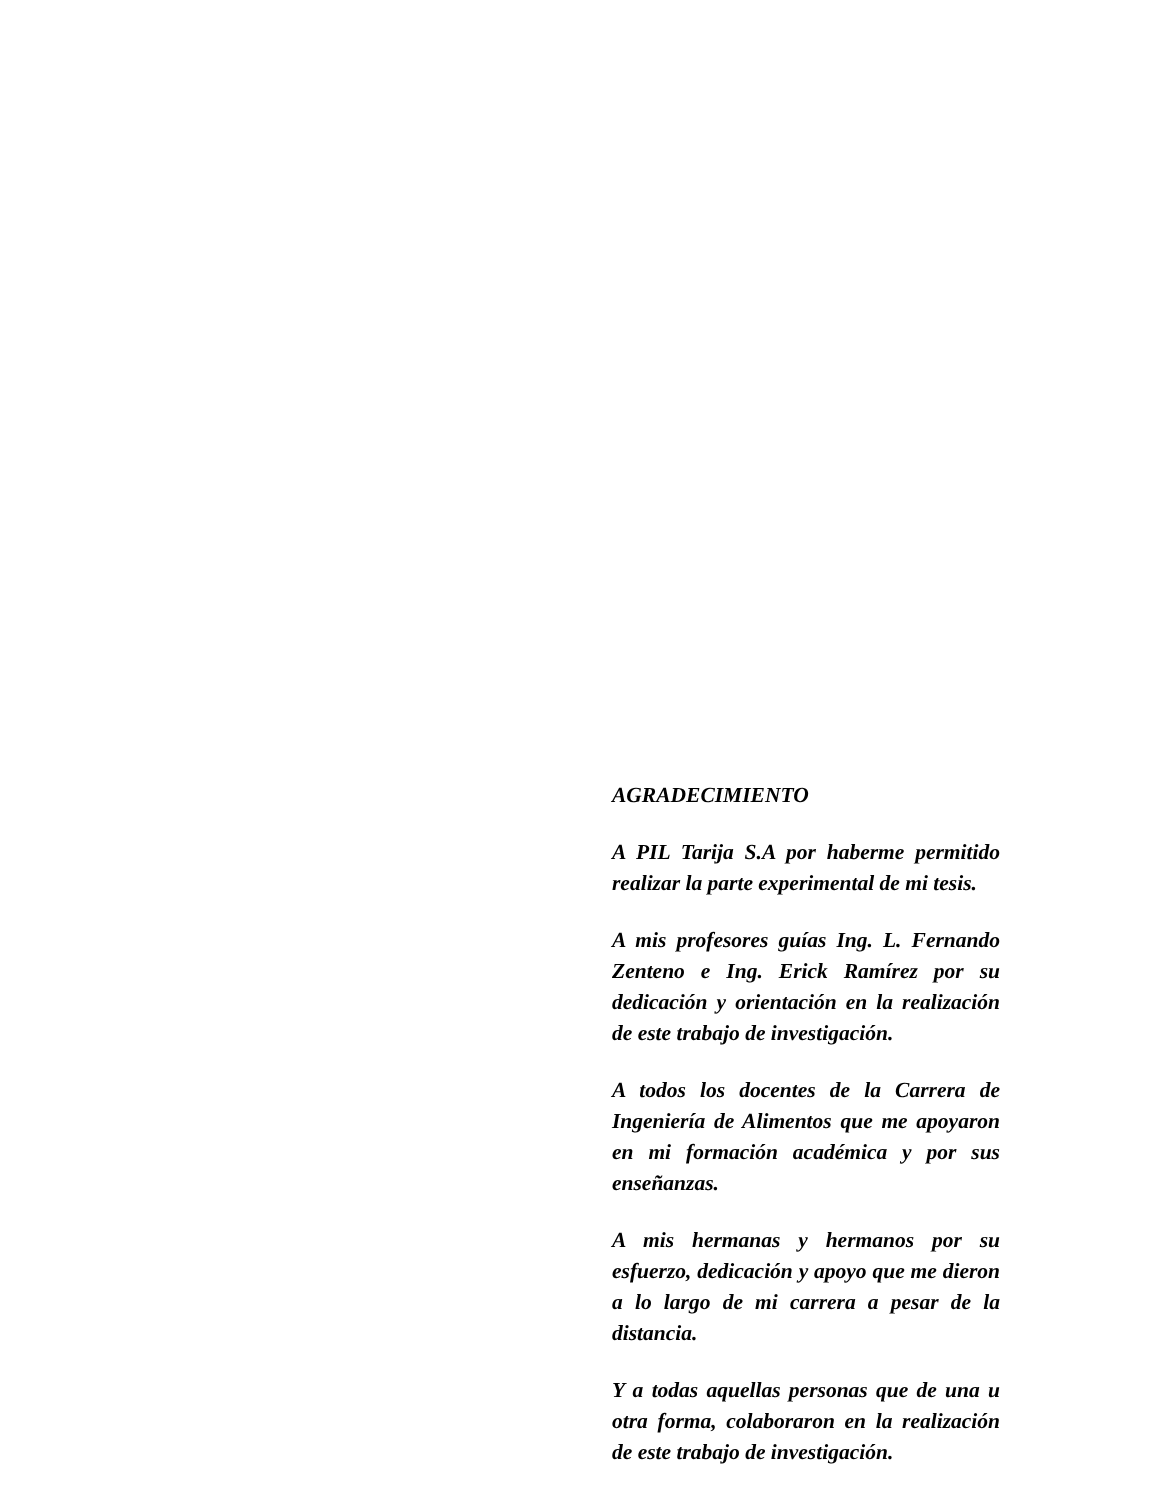AGRADECIMIENTO
A PIL Tarija S.A por haberme permitido realizar la parte experimental de mi tesis.
A mis profesores guías Ing. L. Fernando Zenteno e Ing. Erick Ramírez por su dedicación y orientación en la realización de este trabajo de investigación.
A todos los docentes de la Carrera de Ingeniería de Alimentos que me apoyaron en mi formación académica y por sus enseñanzas.
A mis hermanas y hermanos por su esfuerzo, dedicación y apoyo que me dieron a lo largo de mi carrera a pesar de la distancia.
Y a todas aquellas personas que de una u otra forma, colaboraron en la realización de este trabajo de investigación.